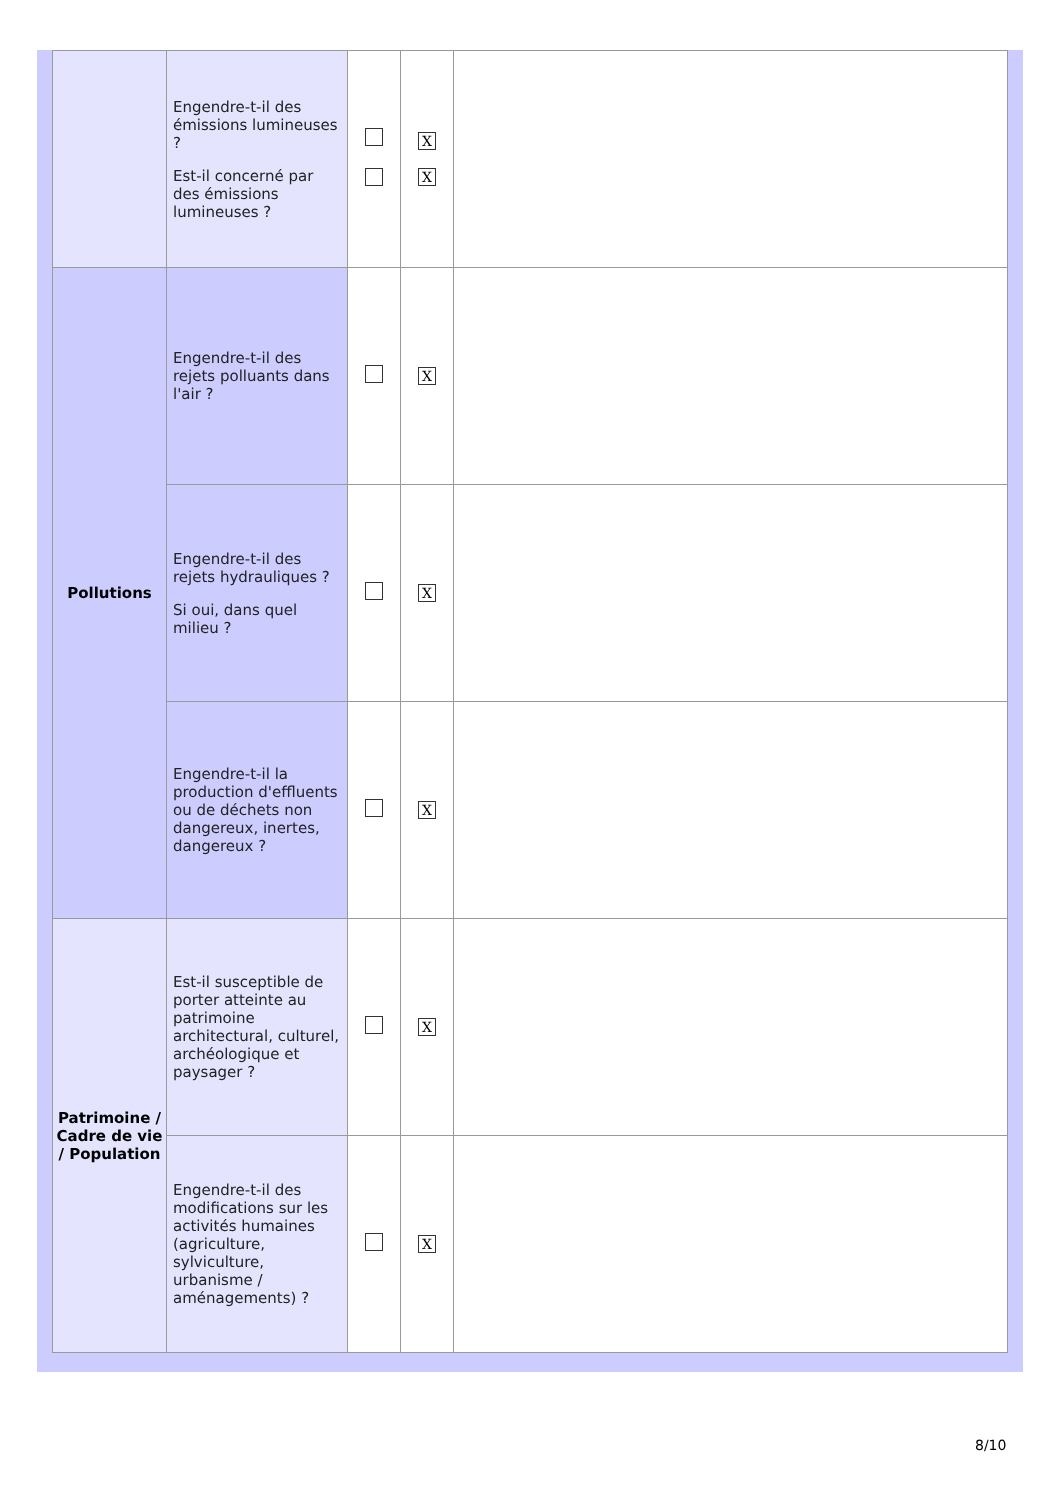| | Engendre-t-il des émissions lumineuses ? Est-il concerné par des émissions lumineuses ? | | X X | |
| Pollutions | Engendre-t-il des rejets polluants dans l'air ? | | X | |
| | Engendre-t-il des rejets hydrauliques ? Si oui, dans quel milieu ? | | X | |
| | Engendre-t-il la production d'effluents ou de déchets non dangereux, inertes, dangereux ? | | X | |
| Patrimoine / Cadre de vie / Population | Est-il susceptible de porter atteinte au patrimoine architectural, culturel, archéologique et paysager ? | | X | |
| | Engendre-t-il des modifications sur les activités humaines (agriculture, sylviculture, urbanisme / aménagements) ? | | X | |
8/10